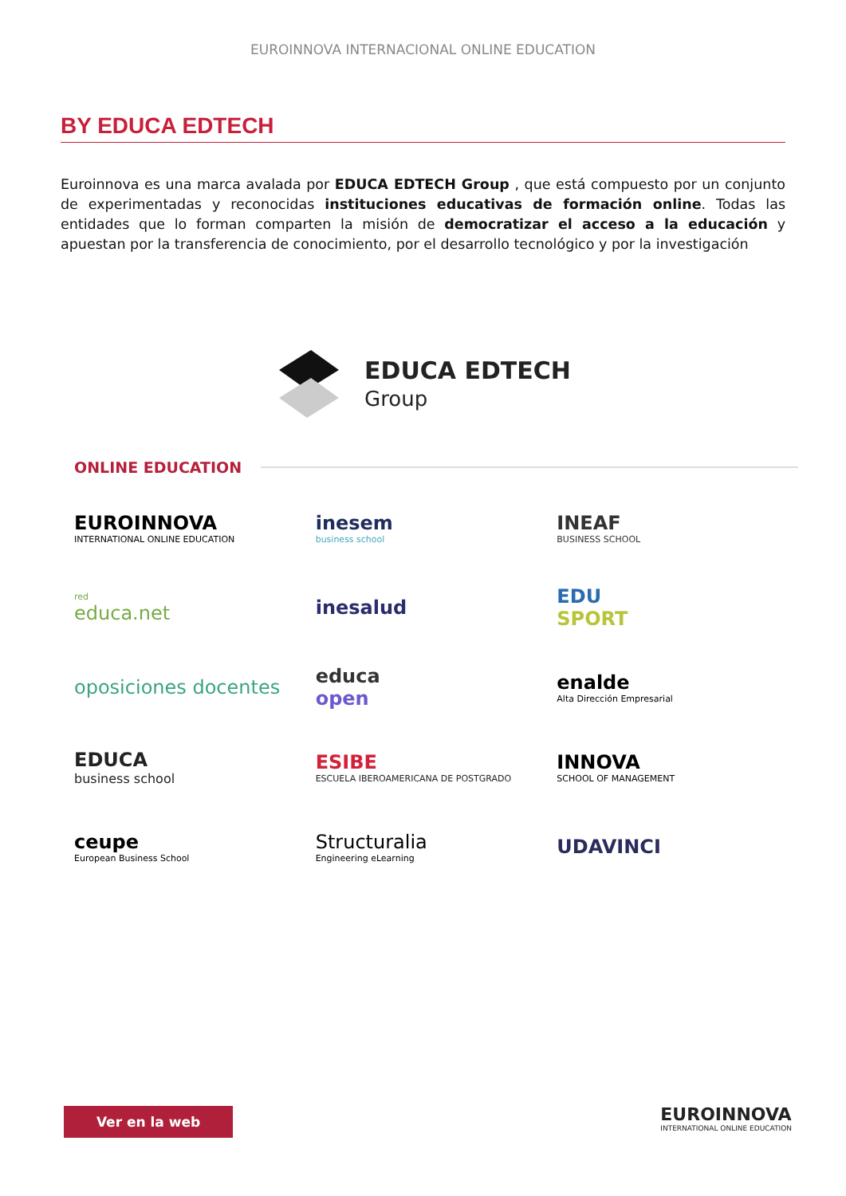EUROINNOVA INTERNACIONAL ONLINE EDUCATION
BY EDUCA EDTECH
Euroinnova es una marca avalada por EDUCA EDTECH Group , que está compuesto por un conjunto de experimentadas y reconocidas instituciones educativas de formación online. Todas las entidades que lo forman comparten la misión de democratizar el acceso a la educación y apuestan por la transferencia de conocimiento, por el desarrollo tecnológico y por la investigación
EDUCA EDTECH
Group
ONLINE EDUCATION
EUROINNOVA
INTERNATIONAL ONLINE EDUCATION
inesem
business school
INEAF
BUSINESS SCHOOL
red
educa.net
inesalud
EDU
SPORT
oposiciones docentes
educa
open
enalde
Alta Dirección Empresarial
EDUCA
business school
ESIBE
ESCUELA IBEROAMERICANA DE POSTGRADO
INNOVA
SCHOOL OF MANAGEMENT
ceupe
European Business School
Structuralia
Engineering eLearning
UDAVINCI
Ver en la web
EUROINNOVA
INTERNATIONAL ONLINE EDUCATION